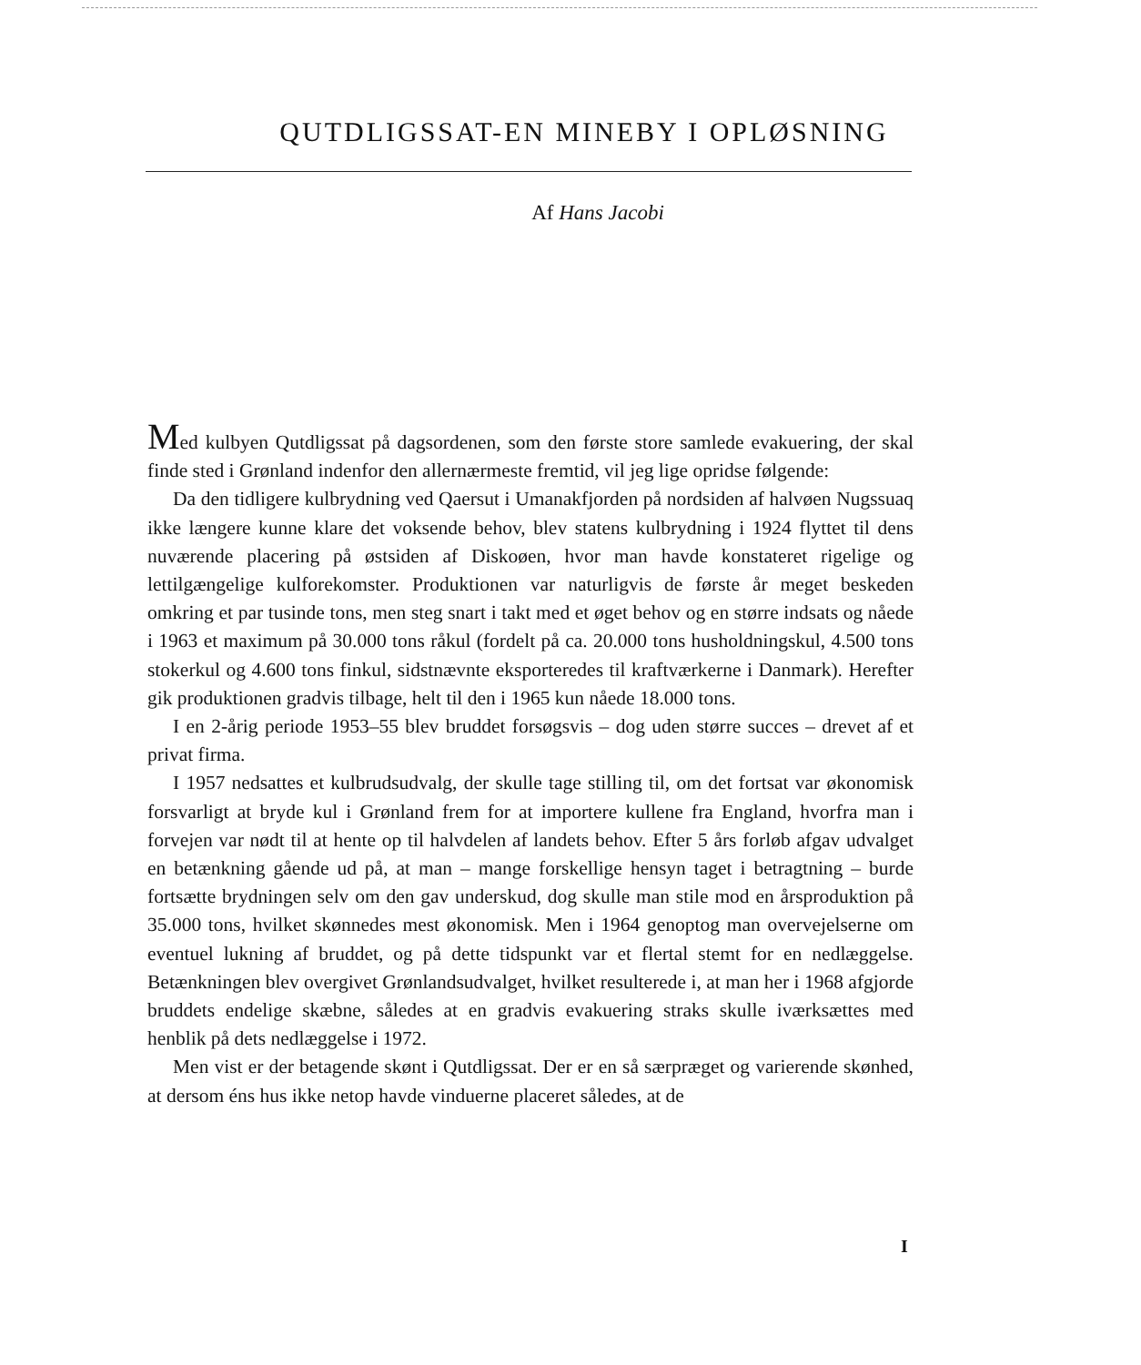QUTDLIGSSAT-EN MINEBY I OPLØSNING
Af Hans Jacobi
Med kulbyen Qutdligssat på dagsordenen, som den første store samlede evakuering, der skal finde sted i Grønland indenfor den allernærmeste fremtid, vil jeg lige op­ridse følgende:
Da den tidligere kulbrydning ved Qaersut i Umanakfjorden på nordsiden af halv­øen Nugssuaq ikke længere kunne klare det voksende behov, blev statens kulbrydning i 1924 flyttet til dens nuværende placering på østsiden af Diskoøen, hvor man havde konstateret rigelige og lettilgængelige kulforekomster. Produktionen var naturligvis de første år meget beskeden omkring et par tusinde tons, men steg snart i takt med et øget behov og en større indsats og nåede i 1963 et maximum på 30.000 tons rå­kul (fordelt på ca. 20.000 tons husholdningskul, 4.500 tons stokerkul og 4.600 tons finkul, sidstnævnte eksporteredes til kraftværkerne i Danmark). Herefter gik pro­duktionen gradvis tilbage, helt til den i 1965 kun nåede 18.000 tons.
I en 2-årig periode 1953–55 blev bruddet forsøgsvis – dog uden større succes – drevet af et privat firma.
I 1957 nedsattes et kulbrudsudvalg, der skulle tage stilling til, om det fortsat var økonomisk forsvarligt at bryde kul i Grønland frem for at importere kullene fra England, hvorfra man i forvejen var nødt til at hente op til halvdelen af landets behov. Efter 5 års forløb afgav udvalget en betænkning gående ud på, at man – mange forskellige hensyn taget i betragtning – burde fortsætte brydningen selv om den gav underskud, dog skulle man stile mod en årsproduktion på 35.000 tons, hvilket skønnedes mest økonomisk. Men i 1964 genoptog man overvejelserne om eventuel lukning af bruddet, og på dette tidspunkt var et flertal stemt for en nedlæggelse. Betænkningen blev overgivet Grønlandsudvalget, hvilket resulterede i, at man her i 1968 afgjorde bruddets endelige skæbne, således at en gradvis evakuering straks skulle iværksættes med henblik på dets nedlæggelse i 1972.
Men vist er der betagende skønt i Qutdligssat. Der er en så særpræget og vari­erende skønhed, at dersom éns hus ikke netop havde vinduerne placeret således, at de
I